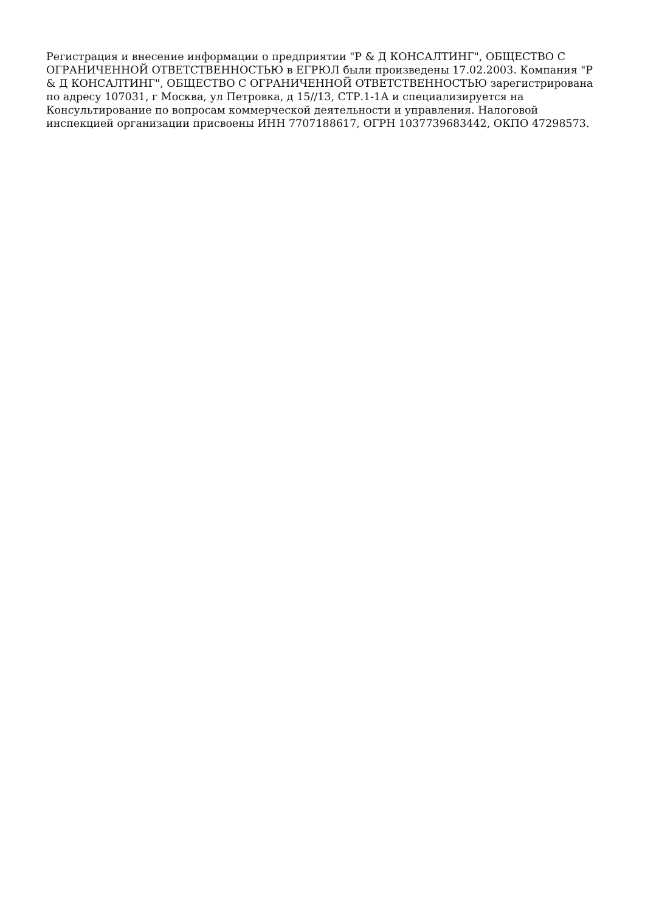Регистрация и внесение информации о предприятии "Р & Д КОНСАЛТИНГ", ОБЩЕСТВО С ОГРАНИЧЕННОЙ ОТВЕТСТВЕННОСТЬЮ в ЕГРЮЛ были произведены 17.02.2003. Компания "Р & Д КОНСАЛТИНГ", ОБЩЕСТВО С ОГРАНИЧЕННОЙ ОТВЕТСТВЕННОСТЬЮ зарегистрирована по адресу 107031, г Москва, ул Петровка, д 15//13, СТР.1-1А и специализируется на Консультирование по вопросам коммерческой деятельности и управления. Налоговой инспекцией организации присвоены ИНН 7707188617, ОГРН 1037739683442, ОКПО 47298573.